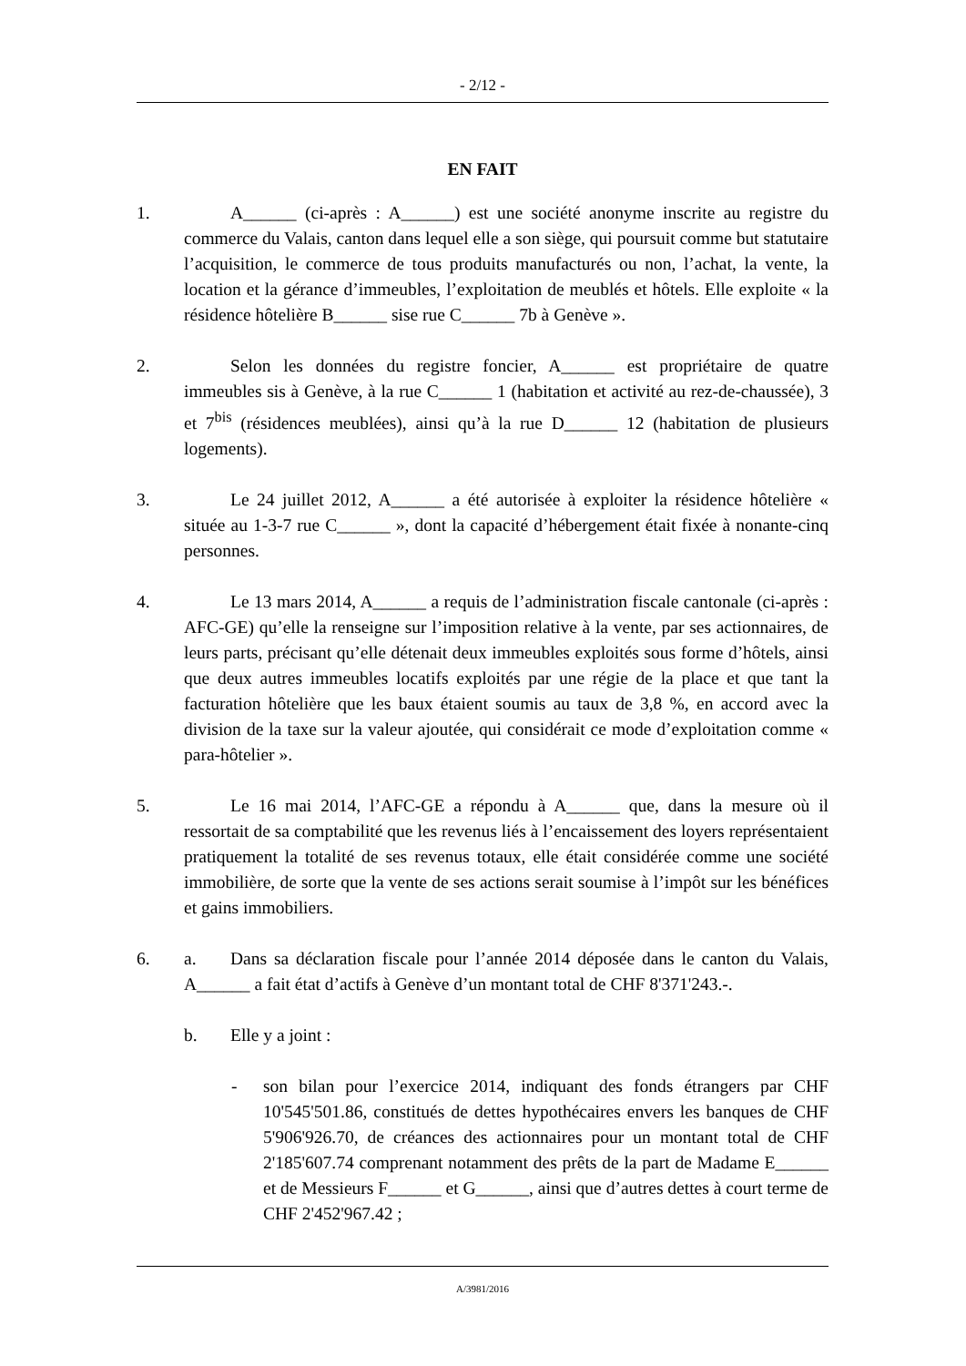- 2/12 -
EN FAIT
1. A______ (ci-après : A______) est une société anonyme inscrite au registre du commerce du Valais, canton dans lequel elle a son siège, qui poursuit comme but statutaire l’acquisition, le commerce de tous produits manufacturés ou non, l’achat, la vente, la location et la gérance d’immeubles, l’exploitation de meublés et hôtels. Elle exploite « la résidence hôtelière B______ sise rue C______ 7b à Genève ».
2. Selon les données du registre foncier, A______ est propriétaire de quatre immeubles sis à Genève, à la rue C______ 1 (habitation et activité au rez-de-chaussée), 3 et 7<sup>bis</sup> (résidences meublées), ainsi qu’à la rue D______ 12 (habitation de plusieurs logements).
3. Le 24 juillet 2012, A______ a été autorisée à exploiter la résidence hôtelière « située au 1-3-7 rue C______ », dont la capacité d’hébergement était fixée à nonante-cinq personnes.
4. Le 13 mars 2014, A______ a requis de l’administration fiscale cantonale (ci-après : AFC-GE) qu’elle la renseigne sur l’imposition relative à la vente, par ses actionnaires, de leurs parts, précisant qu’elle détenait deux immeubles exploités sous forme d’hôtels, ainsi que deux autres immeubles locatifs exploités par une régie de la place et que tant la facturation hôtelière que les baux étaient soumis au taux de 3,8 %, en accord avec la division de la taxe sur la valeur ajoutée, qui considérait ce mode d’exploitation comme « para-hôtelier ».
5. Le 16 mai 2014, l’AFC-GE a répondu à A______ que, dans la mesure où il ressortait de sa comptabilité que les revenus liés à l’encaissement des loyers représentaient pratiquement la totalité de ses revenus totaux, elle était considérée comme une société immobilière, de sorte que la vente de ses actions serait soumise à l’impôt sur les bénéfices et gains immobiliers.
6. a. Dans sa déclaration fiscale pour l’année 2014 déposée dans le canton du Valais, A______ a fait état d’actifs à Genève d’un montant total de CHF 8'371'243.-.
b. Elle y a joint :
- son bilan pour l’exercice 2014, indiquant des fonds étrangers par CHF 10'545'501.86, constitués de dettes hypothécaires envers les banques de CHF 5'906'926.70, de créances des actionnaires pour un montant total de CHF 2'185'607.74 comprenant notamment des prêts de la part de Madame E______ et de Messieurs F______ et G______, ainsi que d’autres dettes à court terme de CHF 2'452'967.42 ;
A/3981/2016